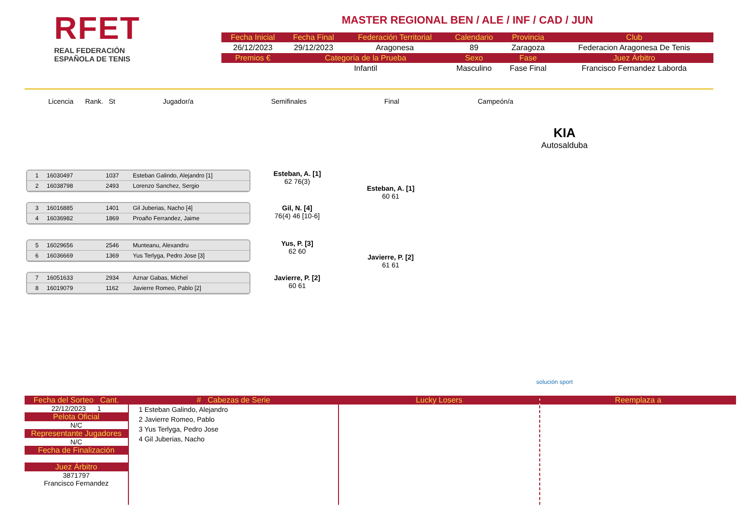RFET
REAL FEDERACIÓN
ESPAÑOLA DE TENIS
MASTER REGIONAL BEN / ALE / INF / CAD / JUN
| Fecha Inicial | Fecha Final | Federación Territorial | Calendario | Provincia | Club |
| --- | --- | --- | --- | --- | --- |
| 26/12/2023 | 29/12/2023 | Aragonesa | 89 | Zaragoza | Federacion Aragonesa De Tenis |
| Premios € | Categoría de la Prueba | | Sexo | Fase | Juez Árbitro |
| | Infantil | | Masculino | Fase Final | Francisco Fernandez Laborda |
Licencia Rank. St Jugador/a Semifinales Final Campeón/a
KIA
Autosalduba
1 16030497 1037 Esteban Galindo, Alejandro [1]
2 16038798 2493 Lorenzo Sanchez, Sergio
3 16016885 1401 Gil Juberias, Nacho [4]
4 16036982 1869 Proaño Ferrandez, Jaime
5 16029656 2546 Munteanu, Alexandru
6 16036669 1369 Yus Terlyga, Pedro Jose [3]
7 16051633 2934 Aznar Gabas, Michel
8 16019079 1162 Javierre Romeo, Pablo [2]
Esteban, A. [1]
62 76(3)
Gil, N. [4]
76(4) 46 [10-6]
Yus, P. [3]
62 60
Javierre, P. [2]
60 61
Esteban, A. [1]
60 61
Javierre, P. [2]
61 61
solución sport
Fecha del Sorteo Cant.
22/12/2023 1
Pelota Oficial
N/C
Representante Jugadores
N/C
Fecha de Finalización
Juez Árbitro
3871797
Francisco Fernandez
# Cabezas de Serie
1 Esteban Galindo, Alejandro
2 Javierre Romeo, Pablo
3 Yus Terlyga, Pedro Jose
4 Gil Juberias, Nacho
Lucky Losers
Reemplaza a